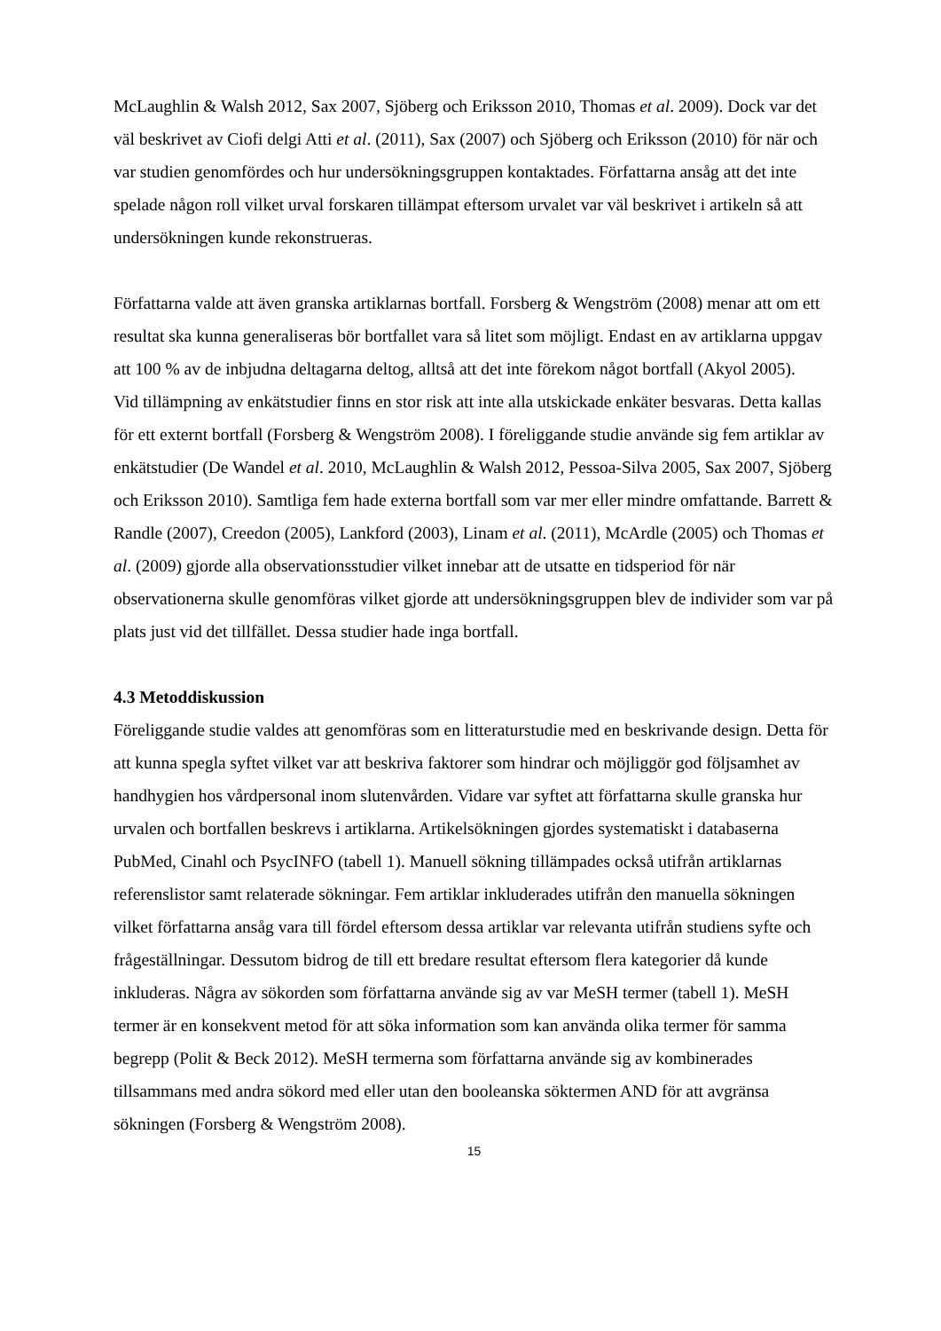McLaughlin & Walsh 2012, Sax 2007, Sjöberg och Eriksson 2010, Thomas et al. 2009). Dock var det väl beskrivet av Ciofi delgi Atti et al. (2011), Sax (2007) och Sjöberg och Eriksson (2010) för när och var studien genomfördes och hur undersökningsgruppen kontaktades. Författarna ansåg att det inte spelade någon roll vilket urval forskaren tillämpat eftersom urvalet var väl beskrivet i artikeln så att undersökningen kunde rekonstrueras.
Författarna valde att även granska artiklarnas bortfall. Forsberg & Wengström (2008) menar att om ett resultat ska kunna generaliseras bör bortfallet vara så litet som möjligt. Endast en av artiklarna uppgav att 100 % av de inbjudna deltagarna deltog, alltså att det inte förekom något bortfall (Akyol 2005).
Vid tillämpning av enkätstudier finns en stor risk att inte alla utskickade enkäter besvaras. Detta kallas för ett externt bortfall (Forsberg & Wengström 2008). I föreliggande studie använde sig fem artiklar av enkätstudier (De Wandel et al. 2010, McLaughlin & Walsh 2012, Pessoa-Silva 2005, Sax 2007, Sjöberg och Eriksson 2010). Samtliga fem hade externa bortfall som var mer eller mindre omfattande. Barrett & Randle (2007), Creedon (2005), Lankford (2003), Linam et al. (2011), McArdle (2005) och Thomas et al. (2009) gjorde alla observationsstudier vilket innebar att de utsatte en tidsperiod för när observationerna skulle genomföras vilket gjorde att undersökningsgruppen blev de individer som var på plats just vid det tillfället. Dessa studier hade inga bortfall.
4.3 Metoddiskussion
Föreliggande studie valdes att genomföras som en litteraturstudie med en beskrivande design. Detta för att kunna spegla syftet vilket var att beskriva faktorer som hindrar och möjliggör god följsamhet av handhygien hos vårdpersonal inom slutenvården. Vidare var syftet att författarna skulle granska hur urvalen och bortfallen beskrevs i artiklarna. Artikelsökningen gjordes systematiskt i databaserna PubMed, Cinahl och PsycINFO (tabell 1). Manuell sökning tillämpades också utifrån artiklarnas referenslistor samt relaterade sökningar. Fem artiklar inkluderades utifrån den manuella sökningen vilket författarna ansåg vara till fördel eftersom dessa artiklar var relevanta utifrån studiens syfte och frågeställningar. Dessutom bidrog de till ett bredare resultat eftersom flera kategorier då kunde inkluderas. Några av sökorden som författarna använde sig av var MeSH termer (tabell 1). MeSH termer är en konsekvent metod för att söka information som kan använda olika termer för samma begrepp (Polit & Beck 2012). MeSH termerna som författarna använde sig av kombinerades tillsammans med andra sökord med eller utan den booleanska söktermen AND för att avgränsa sökningen (Forsberg & Wengström 2008).
15